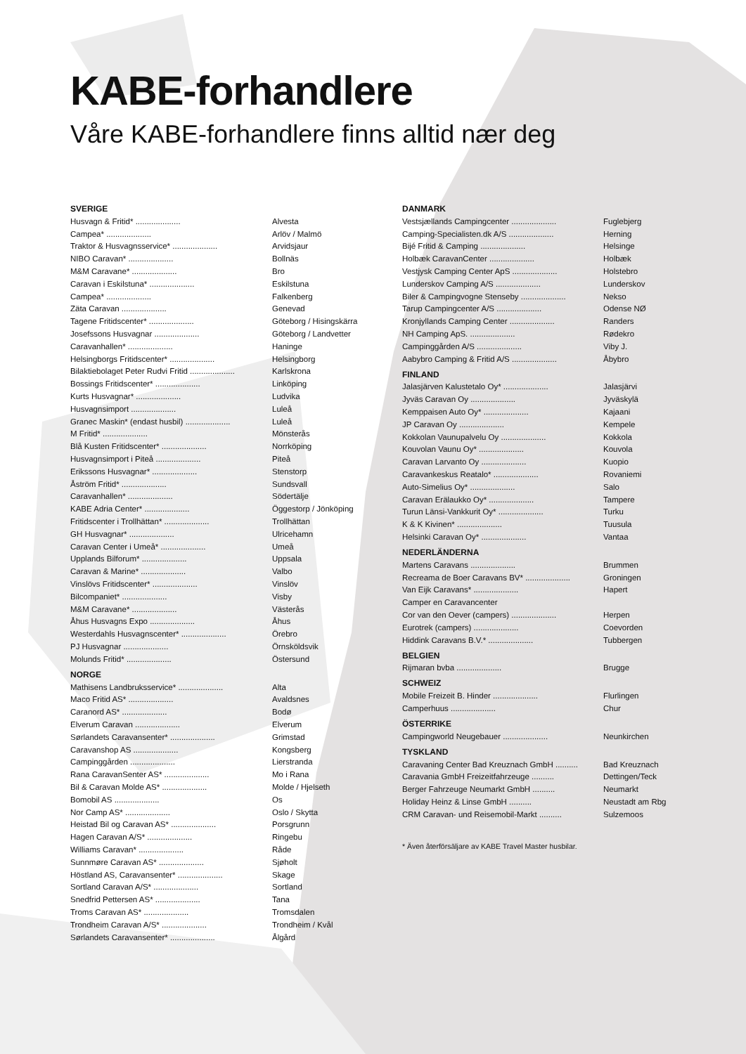KABE-forhandlere
Våre KABE-forhandlere finns alltid nær deg
SVERIGE
| Husvagn & Fritid* .................... | Alvesta |
| Campea* .................... | Arlöv / Malmö |
| Traktor & Husvagnsservice* .................... | Arvidsjaur |
| NIBO Caravan* .................... | Bollnäs |
| M&M Caravane* .................... | Bro |
| Caravan i Eskilstuna* .................... | Eskilstuna |
| Campea* .................... | Falkenberg |
| Zäta Caravan .................... | Genevad |
| Tagene Fritidscenter* .................... | Göteborg / Hisingskärra |
| Josefssons Husvagnar .................... | Göteborg / Landvetter |
| Caravanhallen* .................... | Haninge |
| Helsingborgs Fritidscenter* .................... | Helsingborg |
| Bilaktiebolaget Peter Rudvi Fritid .................... | Karlskrona |
| Bossings Fritidscenter* .................... | Linköping |
| Kurts Husvagnar* .................... | Ludvika |
| Husvagnsimport .................... | Luleå |
| Granec Maskin* (endast husbil) .................... | Luleå |
| M Fritid* .................... | Mönsterås |
| Blå Kusten Fritidscenter* .................... | Norrköping |
| Husvagnsimport i Piteå .................... | Piteå |
| Erikssons Husvagnar* .................... | Stenstorp |
| Åström Fritid* .................... | Sundsvall |
| Caravanhallen* .................... | Södertälje |
| KABE Adria Center* .................... | Öggestorp / Jönköping |
| Fritidscenter i Trollhättan* .................... | Trollhättan |
| GH Husvagnar* .................... | Ulricehamn |
| Caravan Center i Umeå* .................... | Umeå |
| Upplands Bilforum* .................... | Uppsala |
| Caravan & Marine* .................... | Valbo |
| Vinslövs Fritidscenter* .................... | Vinslöv |
| Bilcompaniet* .................... | Visby |
| M&M Caravane* .................... | Västerås |
| Åhus Husvagns Expo .................... | Åhus |
| Westerdahls Husvagnscenter* .................... | Örebro |
| PJ Husvagnar .................... | Örnsköldsvik |
| Molunds Fritid* .................... | Östersund |
NORGE
| Mathisens Landbruksservice* .................... | Alta |
| Maco Fritid AS* .................... | Avaldsnes |
| Caranord AS* .................... | Bodø |
| Elverum Caravan .................... | Elverum |
| Sørlandets Caravansenter* .................... | Grimstad |
| Caravanshop AS .................... | Kongsberg |
| Campinggården .................... | Lierstranda |
| Rana CaravanSenter AS* .................... | Mo i Rana |
| Bil & Caravan Molde AS* .................... | Molde / Hjelseth |
| Bomobil AS .................... | Os |
| Nor Camp AS* .................... | Oslo / Skytta |
| Heistad Bil og Caravan AS* .................... | Porsgrunn |
| Hagen Caravan A/S* .................... | Ringebu |
| Williams Caravan* .................... | Råde |
| Sunnmøre Caravan AS* .................... | Sjøholt |
| Höstland AS, Caravansenter* .................... | Skage |
| Sortland Caravan A/S* .................... | Sortland |
| Snedfrid Pettersen AS* .................... | Tana |
| Troms Caravan AS* .................... | Tromsdalen |
| Trondheim Caravan A/S* .................... | Trondheim / Kvål |
| Sørlandets Caravansenter* .................... | Ålgård |
DANMARK
| Vestsjællands Campingcenter .................... | Fuglebjerg |
| Camping-Specialisten.dk A/S .................... | Herning |
| Bijé Fritid & Camping .................... | Helsinge |
| Holbæk CaravanCenter .................... | Holbæk |
| Vestjysk Camping Center ApS .................... | Holstebro |
| Lunderskov Camping A/S .................... | Lunderskov |
| Biler & Campingvogne Stenseby .................... | Nekso |
| Tarup Campingcenter A/S .................... | Odense NØ |
| Kronjyllands Camping Center .................... | Randers |
| NH Camping ApS. .................... | Rødekro |
| Campinggården A/S .................... | Viby J. |
| Aabybro Camping & Fritid A/S .................... | Åbybro |
FINLAND
| Jalasjärven Kalustetalo Oy* .................... | Jalasjärvi |
| Jyväs Caravan Oy .................... | Jyväskylä |
| Kemppaisen Auto Oy* .................... | Kajaani |
| JP Caravan Oy .................... | Kempele |
| Kokkolan Vaunupalvelu Oy .................... | Kokkola |
| Kouvolan Vaunu Oy* .................... | Kouvola |
| Caravan Larvanto Oy .................... | Kuopio |
| Caravankeskus Reatalo* .................... | Rovaniemi |
| Auto-Simelius Oy* .................... | Salo |
| Caravan Erälaukko Oy* .................... | Tampere |
| Turun Länsi-Vankkurit Oy* .................... | Turku |
| K & K Kivinen* .................... | Tuusula |
| Helsinki Caravan Oy* .................... | Vantaa |
NEDERLÄNDERNA
| Martens Caravans .................... | Brummen |
| Recreama de Boer Caravans BV* .................... | Groningen |
| Van Eijk Caravans* .................... | Hapert |
| Camper en Caravancenter | |
| Cor van den Oever (campers) .................... | Herpen |
| Eurotrek (campers) .................... | Coevorden |
| Hiddink Caravans B.V.* .................... | Tubbergen |
BELGIEN
| Rijmaran bvba .................... | Brugge |
SCHWEIZ
| Mobile Freizeit B. Hinder .................... | Flurlingen |
| Camperhuus .................... | Chur |
ÖSTERRIKE
| Campingworld Neugebauer .................... | Neunkirchen |
TYSKLAND
| Caravaning Center Bad Kreuznach GmbH .......... | Bad Kreuznach |
| Caravania GmbH Freizeitfahrzeuge .......... | Dettingen/Teck |
| Berger Fahrzeuge Neumarkt GmbH .......... | Neumarkt |
| Holiday Heinz & Linse GmbH .......... | Neustadt am Rbg |
| CRM Caravan- und Reisemobil-Markt .......... | Sulzemoos |
* Även återförsäljare av KABE Travel Master husbilar.